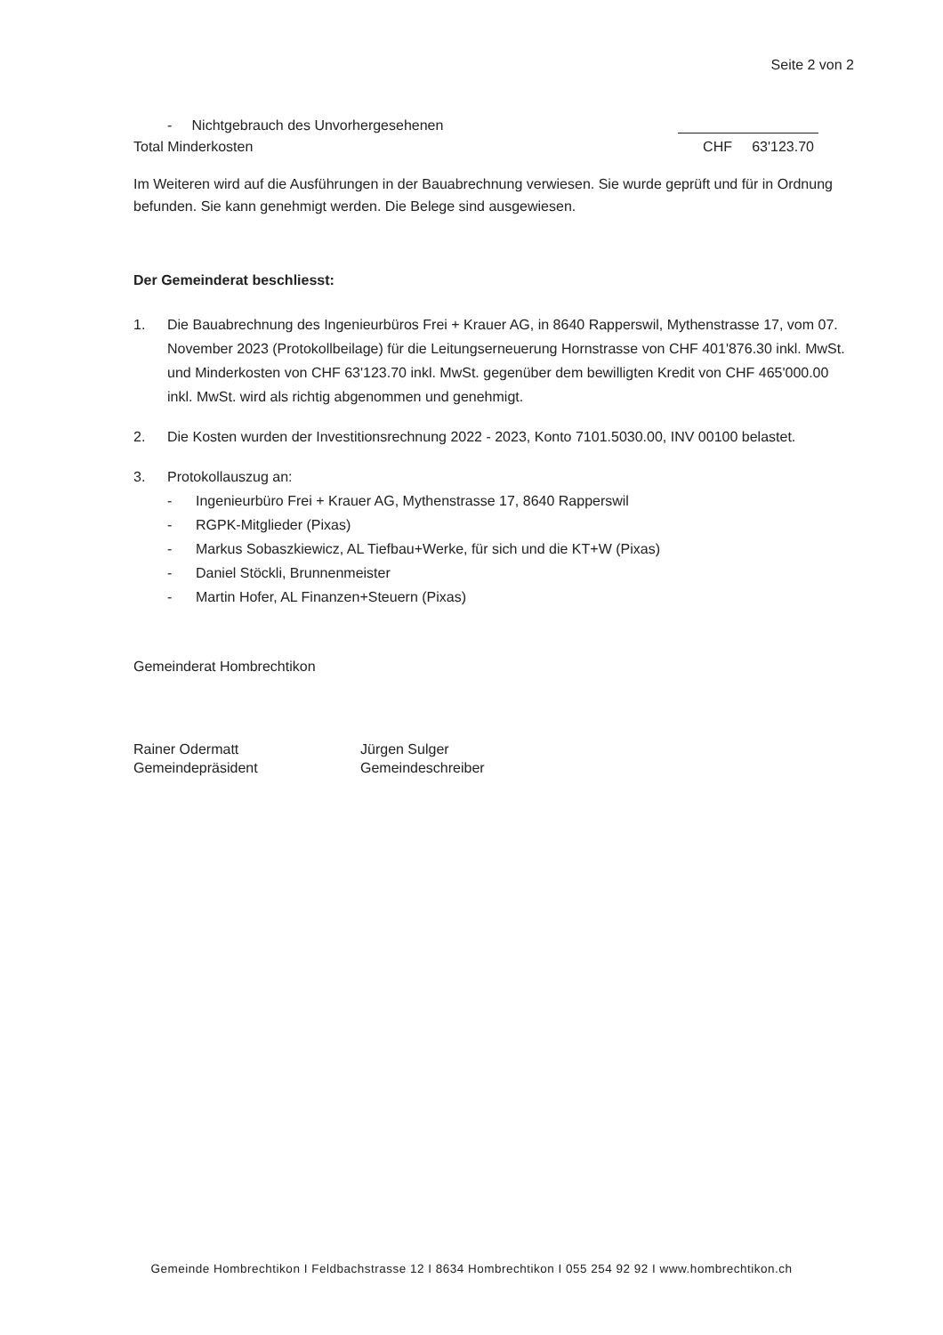Seite 2 von 2
- Nichtgebrauch des Unvorhergesehenen
Total Minderkosten CHF 63'123.70
Im Weiteren wird auf die Ausführungen in der Bauabrechnung verwiesen. Sie wurde geprüft und für in Ordnung befunden. Sie kann genehmigt werden. Die Belege sind ausgewiesen.
Der Gemeinderat beschliesst:
1. Die Bauabrechnung des Ingenieurbüros Frei + Krauer AG, in 8640 Rapperswil, Mythenstrasse 17, vom 07. November 2023 (Protokollbeilage) für die Leitungserneuerung Hornstrasse von CHF 401'876.30 inkl. MwSt. und Minderkosten von CHF 63'123.70 inkl. MwSt. gegenüber dem bewilligten Kredit von CHF 465'000.00 inkl. MwSt. wird als richtig abgenommen und genehmigt.
2. Die Kosten wurden der Investitionsrechnung 2022 - 2023, Konto 7101.5030.00, INV 00100 belastet.
3. Protokollauszug an:
- Ingenieurbüro Frei + Krauer AG, Mythenstrasse 17, 8640 Rapperswil
- RGPK-Mitglieder (Pixas)
- Markus Sobaszkiewicz, AL Tiefbau+Werke, für sich und die KT+W (Pixas)
- Daniel Stöckli, Brunnenmeister
- Martin Hofer, AL Finanzen+Steuern (Pixas)
Gemeinderat Hombrechtikon
Rainer Odermatt
Gemeindepräsident
Jürgen Sulger
Gemeindeschreiber
Gemeinde Hombrechtikon I Feldbachstrasse 12 I 8634 Hombrechtikon I 055 254 92 92 I www.hombrechtikon.ch